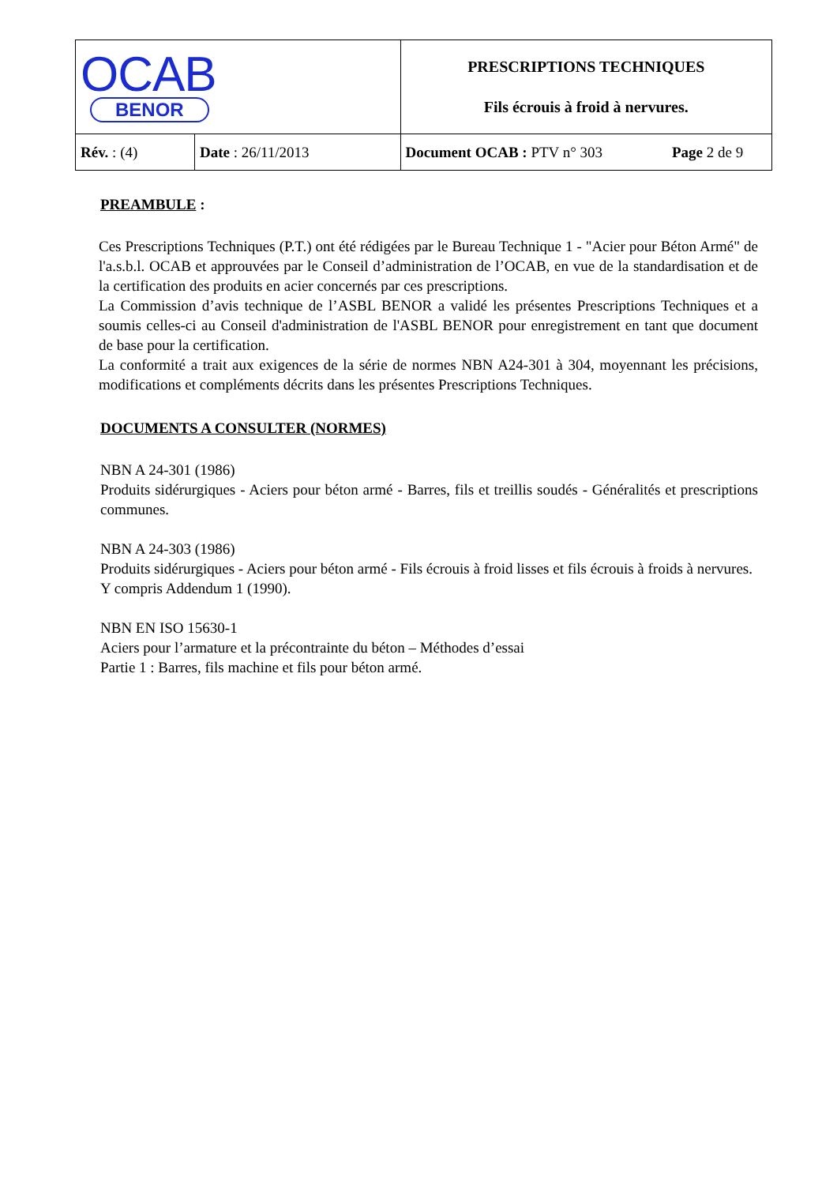| OCAB BENOR | | PRESCRIPTIONS TECHNIQUES Fils écrouis à froid à nervures. | |
| Rév. : (4) | Date : 26/11/2013 | Document OCAB : PTV n° 303 | Page 2 de 9 |
PREAMBULE :
Ces Prescriptions Techniques (P.T.) ont été rédigées par le Bureau Technique 1 - "Acier pour Béton Armé" de l'a.s.b.l. OCAB et approuvées par le Conseil d’administration de l’OCAB, en vue de la standardisation et de la certification des produits en acier concernés par ces prescriptions.
La Commission d’avis technique de l’ASBL BENOR a validé les présentes Prescriptions Techniques et a soumis celles-ci au Conseil d'administration de l'ASBL BENOR pour enregistrement en tant que document de base pour la certification.
La conformité a trait aux exigences de la série de normes NBN A24-301 à 304, moyennant les précisions, modifications et compléments décrits dans les présentes Prescriptions Techniques.
DOCUMENTS A CONSULTER (NORMES)
NBN A 24-301 (1986)
Produits sidérurgiques - Aciers pour béton armé - Barres, fils et treillis soudés - Généralités et prescriptions communes.
NBN A 24-303 (1986)
Produits sidérurgiques - Aciers pour béton armé - Fils écrouis à froid lisses et fils écrouis à froids à nervures.
Y compris Addendum 1 (1990).
NBN EN ISO 15630-1
Aciers pour l’armature et la précontrainte du béton – Méthodes d’essai
Partie 1 : Barres, fils machine et fils pour béton armé.